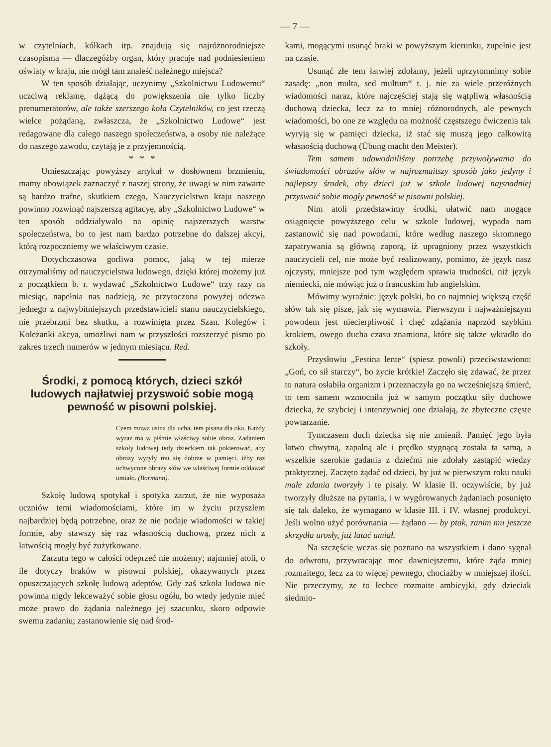— 7 —
w czytelniach, kółkach itp. znajdują się najróżnorodniejsze czasopisma — dlaczegóżby organ, który pracuje nad podniesieniem oświaty w kraju, nie mógł tam znaleść należnego miejsca?
W ten sposób działając, uczynimy „Szkolnictwu Ludowemu“ uczciwą reklamę, dążącą do powiększenia nie tylko liczby prenumeratorów, ale także szerszego koła Czytelników, co jest rzeczą wielce pożądaną, zwłaszcza, że „Szkolnictwo Ludowe“ jest redagowane dla całego naszego społeczeństwa, a osoby nie należące do naszego zawodu, czytają je z przyjemnością.
* * *
Umieszczając powyższy artykuł w dosłownem brzmieniu, mamy obowiązek zaznaczyć z naszej strony, że uwagi w nim zawarte są bardzo trafne, skutkiem czego, Nauczycielstwo kraju naszego powinno rozwinąć najszerszą agitacyę, aby „Szkolnictwo Ludowe“ w ten sposób oddziaływało na opinię najszerszych warstw społeczeństwa, bo to jest nam bardzo potrzebne do dalszej akcyi, którą rozpoczniemy we właściwym czasie.
Dotychczasowa gorliwa pomoc, jaką w tej mierze otrzymaliśmy od nauczycielstwa ludowego, dzięki której możemy już z początkiem b. r. wydawać „Szkolnictwo Ludowe“ trzy razy na miesiąc, napełnia nas nadzieją, że przytoczona powyżej odezwa jednego z najwybitniejszych przedstawicieli stanu nauczycielskiego, nie przebrzmi bez skutku, a rozwinięta przez Szan. Kolegów i Koleżanki akcya, umożliwi nam w przyszłości rozszerzyć pismo po zakres trzech numerów w jednym miesiącu. Red.
Środki, z pomocą których, dzieci szkół ludowych najłatwiej przyswoić sobie mogą pewność w pisowni polskiej.
Czem mowa ustna dla ucha, tem pisana dla oka. Każdy wyraz ma w piśmie właściwy sobie obraz. Zadaniem szkoły ludowej tedy dzieckiem tak pokierować, aby obrazy wyryły mu się dobrze w pamięci, iżby raz uchwycone obrazy słów we właściwej formie oddawać umiało. (Bormann).
Szkołę ludową spotykał i spotyka zarzut, że nie wyposaża uczniów temi wiadomościami, które im w życiu przyszłem najbardziej będą potrzebne, oraz że nie podaje wiadomości w takiej formie, aby stawszy się raz własnością duchową, przez nich z łatwością mogły być zużytkowane.
Zarzutu tego w całości odeprzeć nie możemy; najmniej atoli, o ile dotyczy braków w pisowni polskiej, okazywanych przez opuszczających szkołę ludową adeptów. Gdy zaś szkoła ludowa nie powinna nigdy lekceważyć sobie głosu ogółu, bo wtedy jedynie mieć może prawo do żądania należnego jej szacunku, skoro odpowie swemu zadaniu; zastanowienie się nad środ-
kami, mogącymi usunąć braki w powyższym kierunku, zupełnie jest na czasie.
Usunąć złe tem łatwiej zdołamy, jeżeli uprzytomnimy sobie zasadę: „non multa, sed multum“ t. j. nie za wiele przeróżnych wiadomości naraz, które najczęściej stają się wątpliwą własnością duchową dziecka, lecz za to mniej różnorodnych, ale pewnych wiadomości, bo one ze względu na możność częstszego ćwiczenia tak wyryją się w pamięci dziecka, iż stać się muszą jego całkowitą własnością duchową (Übung macht den Meister).
Tem samem udowodniliśmy potrzebę przywoływania do świadomości obrazów słów w najrozmaitszy sposób jako jedyny i najlepszy środek, aby dzieci już w szkole ludowej najsnadniej przyswoić sobie mogły pewność w pisowni polskiej.
Nim atoli przedstawimy środki, ułatwić nam mogące osiągnięcie powyższego celu w szkole ludowej, wypada nam zastanowić się nad powodami, które według naszego skromnego zapatrywania są główną zaporą, iż upragniony przez wszystkich nauczycieli cel, nie może być realizowany, pomimo, że język nasz ojczysty, mniejsze pod tym względem sprawia trudności, niż język niemiecki, nie mówiąc już o francuskim lub angielskim.
Mówimy wyraźnie: język polski, bo co najmniej większą część słów tak się pisze, jak się wymawia. Pierwszym i najważniejszym powodem jest niecierpliwość i chęć zdążania naprzód szybkim krokiem, owego ducha czasu znamiona, które się także wkradło do szkoły.
Przysłowiu „Festina lente“ (spiesz powoli) przeciwstawiono: „Goń, co sił starczy“, bo życie krótkie! Zaczęło się zdawać, że przez to natura osłabiła organizm i przeznaczyła go na wcześniejszą śmierć, to tem samem wzmocniła już w samym początku siły duchowe dziecka, że szybciej i intenzywniej one działają, że zbyteczne częste powtarzanie.
Tymczasem duch dziecka się nie zmienił. Pamięć jego była łatwo chwytną, zapalną ale i prędko stygnącą została ta samą, a wszelkie szerokie gadania z dziećmi nie zdołały zastąpić wiedzy praktycznej. Zaczęto żądać od dzieci, by już w pierwszym roku nauki małe zdania tworzyły i te pisały. W klasie II. oczywiście, by już tworzyły dłuższe na pytania, i w wygórowanych żądaniach posunięto się tak daleko, że wymagano w klasie III. i IV. własnej produkcyi. Jeśli wolno użyć porównania — żądano — by ptak, zanim mu jeszcze skrzydła urosły, już latać umiał.
Na szczęście wczas się poznano na wszystkiem i dano sygnał do odwrotu, przywracając moc dawniejszemu, które żąda mniej rozmaitego, lecz za to więcej pewnego, chociażby w mniejszej ilości. Nie przeczymy, że to łechce rozmaite ambicyjki, gdy dzieciak siedmio-